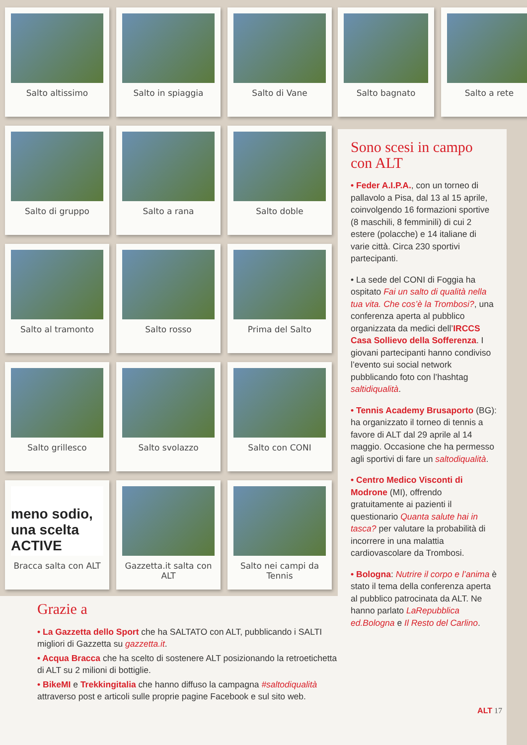Salto altissimo
Salto in spiaggia
Salto di Vane
Salto di gruppo
Salto a rana
Salto doble
Salto al tramonto
Salto rosso
Prima del Salto
Salto grillesco
Salto svolazzo
Salto con CONI
meno sodio, una scelta ACTIVE
Bracca salta con ALT
Gazzetta.it salta con ALT
Salto nei campi da Tennis
Salto bagnato Salto a rete
Sono scesi in campo con ALT
• Feder A.I.P.A., con un torneo di pallavolo a Pisa, dal 13 al 15 aprile, coinvolgendo 16 formazioni sportive (8 maschili, 8 femminili) di cui 2 estere (polacche) e 14 italiane di varie città. Circa 230 sportivi partecipanti.
• La sede del CONI di Foggia ha ospitato Fai un salto di qualità nella tua vita. Che cos’è la Trombosi?, una conferenza aperta al pubblico organizzata da medici dell’IRCCS Casa Sollievo della Sofferenza. I giovani partecipanti hanno condiviso l’evento sui social network pubblicando foto con l’hashtag saltidiqualità.
• Tennis Academy Brusaporto (BG): ha organizzato il torneo di tennis a favore di ALT dal 29 aprile al 14 maggio. Occasione che ha permesso agli sportivi di fare un saltodiqualità.
• Centro Medico Visconti di Modrone (MI), offrendo gratuitamente ai pazienti il questionario Quanta salute hai in tasca? per valutare la probabilità di incorrere in una malattia cardiovascolare da Trombosi.
• Bologna: Nutrire il corpo e l’anima è stato il tema della conferenza aperta al pubblico patrocinata da ALT. Ne hanno parlato LaRepubblica ed.Bologna e Il Resto del Carlino.
Grazie a
• La Gazzetta dello Sport che ha SALTATO con ALT, pubblicando i SALTI migliori di Gazzetta su gazzetta.it.
• Acqua Bracca che ha scelto di sostenere ALT posizionando la retroetichetta di ALT su 2 milioni di bottiglie.
• BikeMI e Trekkingitalia che hanno diffuso la campagna #saltodiqualità attraverso post e articoli sulle proprie pagine Facebook e sul sito web.
ALT 17